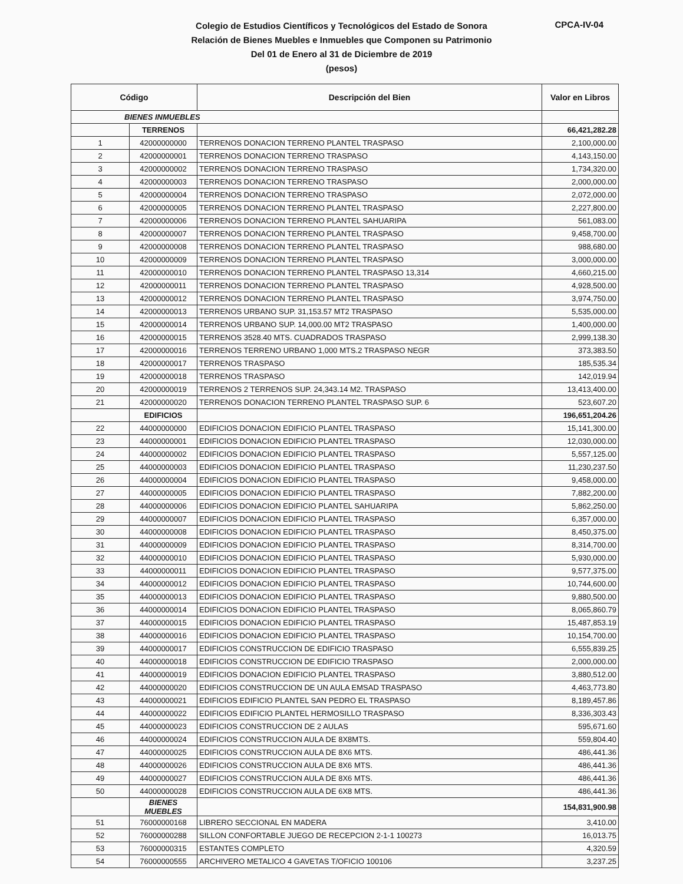Colegio de Estudios Científicos y Tecnológicos del Estado de Sonora
Relación de Bienes Muebles e Inmuebles que Componen su Patrimonio
Del 01 de Enero al 31 de Diciembre de 2019
(pesos)
CPCA-IV-04
| Código | | Descripción del Bien | Valor en Libros |
| --- | --- | --- | --- |
| BIENES INMUEBLES | | | |
| | TERRENOS | | 66,421,282.28 |
| 1 | 42000000000 | TERRENOS DONACION TERRENO PLANTEL TRASPASO | 2,100,000.00 |
| 2 | 42000000001 | TERRENOS DONACION TERRENO TRASPASO | 4,143,150.00 |
| 3 | 42000000002 | TERRENOS DONACION TERRENO TRASPASO | 1,734,320.00 |
| 4 | 42000000003 | TERRENOS DONACION TERRENO TRASPASO | 2,000,000.00 |
| 5 | 42000000004 | TERRENOS DONACION TERRENO TRASPASO | 2,072,000.00 |
| 6 | 42000000005 | TERRENOS DONACION TERRENO PLANTEL TRASPASO | 2,227,800.00 |
| 7 | 42000000006 | TERRENOS DONACION TERRENO PLANTEL SAHUARIPA | 561,083.00 |
| 8 | 42000000007 | TERRENOS DONACION TERRENO PLANTEL TRASPASO | 9,458,700.00 |
| 9 | 42000000008 | TERRENOS DONACION TERRENO PLANTEL TRASPASO | 988,680.00 |
| 10 | 42000000009 | TERRENOS DONACION TERRENO PLANTEL TRASPASO | 3,000,000.00 |
| 11 | 42000000010 | TERRENOS DONACION TERRENO PLANTEL TRASPASO 13,314 | 4,660,215.00 |
| 12 | 42000000011 | TERRENOS DONACION TERRENO PLANTEL TRASPASO | 4,928,500.00 |
| 13 | 42000000012 | TERRENOS DONACION TERRENO PLANTEL TRASPASO | 3,974,750.00 |
| 14 | 42000000013 | TERRENOS URBANO SUP. 31,153.57 MT2 TRASPASO | 5,535,000.00 |
| 15 | 42000000014 | TERRENOS URBANO SUP. 14,000.00 MT2 TRASPASO | 1,400,000.00 |
| 16 | 42000000015 | TERRENOS 3528.40 MTS. CUADRADOS TRASPASO | 2,999,138.30 |
| 17 | 42000000016 | TERRENOS TERRENO URBANO 1,000 MTS.2 TRASPASO NEGR | 373,383.50 |
| 18 | 42000000017 | TERRENOS TRASPASO | 185,535.34 |
| 19 | 42000000018 | TERRENOS TRASPASO | 142,019.94 |
| 20 | 42000000019 | TERRENOS 2 TERRENOS SUP. 24,343.14 M2. TRASPASO | 13,413,400.00 |
| 21 | 42000000020 | TERRENOS DONACION TERRENO PLANTEL TRASPASO SUP. 6 | 523,607.20 |
| | EDIFICIOS | | 196,651,204.26 |
| 22 | 44000000000 | EDIFICIOS DONACION EDIFICIO PLANTEL TRASPASO | 15,141,300.00 |
| 23 | 44000000001 | EDIFICIOS DONACION EDIFICIO PLANTEL TRASPASO | 12,030,000.00 |
| 24 | 44000000002 | EDIFICIOS DONACION EDIFICIO PLANTEL TRASPASO | 5,557,125.00 |
| 25 | 44000000003 | EDIFICIOS DONACION EDIFICIO PLANTEL TRASPASO | 11,230,237.50 |
| 26 | 44000000004 | EDIFICIOS DONACION EDIFICIO PLANTEL TRASPASO | 9,458,000.00 |
| 27 | 44000000005 | EDIFICIOS DONACION EDIFICIO PLANTEL TRASPASO | 7,882,200.00 |
| 28 | 44000000006 | EDIFICIOS DONACION EDIFICIO PLANTEL SAHUARIPA | 5,862,250.00 |
| 29 | 44000000007 | EDIFICIOS DONACION EDIFICIO PLANTEL TRASPASO | 6,357,000.00 |
| 30 | 44000000008 | EDIFICIOS DONACION EDIFICIO PLANTEL TRASPASO | 8,450,375.00 |
| 31 | 44000000009 | EDIFICIOS DONACION EDIFICIO PLANTEL TRASPASO | 8,314,700.00 |
| 32 | 44000000010 | EDIFICIOS DONACION EDIFICIO PLANTEL TRASPASO | 5,930,000.00 |
| 33 | 44000000011 | EDIFICIOS DONACION EDIFICIO PLANTEL TRASPASO | 9,577,375.00 |
| 34 | 44000000012 | EDIFICIOS DONACION EDIFICIO PLANTEL TRASPASO | 10,744,600.00 |
| 35 | 44000000013 | EDIFICIOS DONACION EDIFICIO PLANTEL TRASPASO | 9,880,500.00 |
| 36 | 44000000014 | EDIFICIOS DONACION EDIFICIO PLANTEL TRASPASO | 8,065,860.79 |
| 37 | 44000000015 | EDIFICIOS DONACION EDIFICIO PLANTEL TRASPASO | 15,487,853.19 |
| 38 | 44000000016 | EDIFICIOS DONACION EDIFICIO PLANTEL TRASPASO | 10,154,700.00 |
| 39 | 44000000017 | EDIFICIOS CONSTRUCCION DE EDIFICIO TRASPASO | 6,555,839.25 |
| 40 | 44000000018 | EDIFICIOS CONSTRUCCION DE EDIFICIO TRASPASO | 2,000,000.00 |
| 41 | 44000000019 | EDIFICIOS DONACION EDIFICIO PLANTEL TRASPASO | 3,880,512.00 |
| 42 | 44000000020 | EDIFICIOS CONSTRUCCION DE UN AULA EMSAD TRASPASO | 4,463,773.80 |
| 43 | 44000000021 | EDIFICIOS EDIFICIO PLANTEL SAN PEDRO EL TRASPASO | 8,189,457.86 |
| 44 | 44000000022 | EDIFICIOS EDIFICIO PLANTEL HERMOSILLO TRASPASO | 8,336,303.43 |
| 45 | 44000000023 | EDIFICIOS CONSTRUCCION DE 2 AULAS | 595,671.60 |
| 46 | 44000000024 | EDIFICIOS CONSTRUCCION AULA DE 8X8MTS. | 559,804.40 |
| 47 | 44000000025 | EDIFICIOS CONSTRUCCION AULA DE 8X6 MTS. | 486,441.36 |
| 48 | 44000000026 | EDIFICIOS CONSTRUCCION AULA DE 8X6 MTS. | 486,441.36 |
| 49 | 44000000027 | EDIFICIOS CONSTRUCCION AULA DE 8X6 MTS. | 486,441.36 |
| 50 | 44000000028 | EDIFICIOS CONSTRUCCION AULA DE 6X8 MTS. | 486,441.36 |
| | BIENES MUEBLES | | 154,831,900.98 |
| 51 | 76000000168 | LIBRERO SECCIONAL EN MADERA | 3,410.00 |
| 52 | 76000000288 | SILLON CONFORTABLE JUEGO DE RECEPCION 2-1-1 100273 | 16,013.75 |
| 53 | 76000000315 | ESTANTES COMPLETO | 4,320.59 |
| 54 | 76000000555 | ARCHIVERO METALICO 4 GAVETAS T/OFICIO 100106 | 3,237.25 |